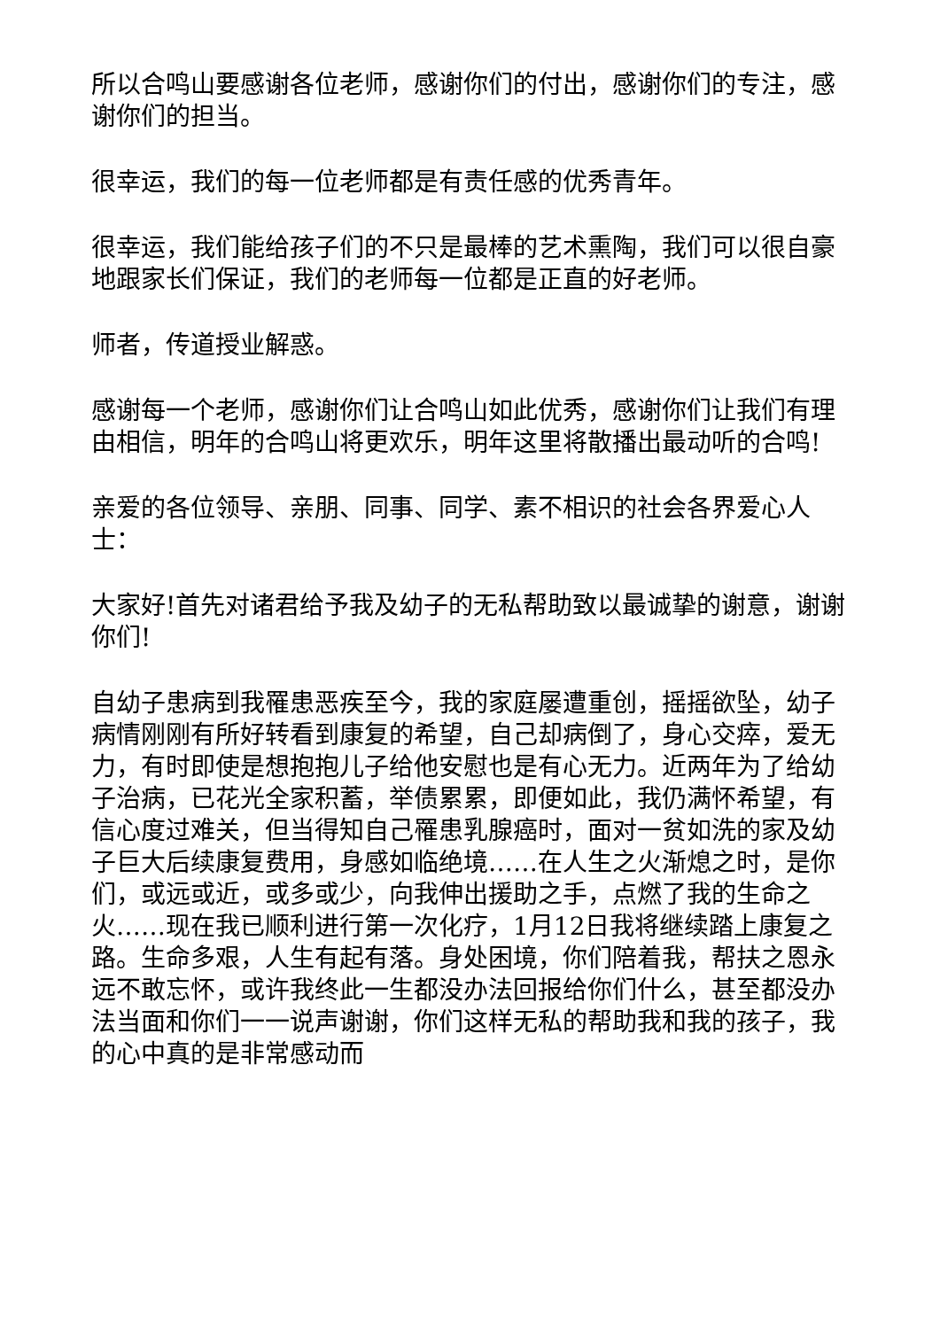所以合鸣山要感谢各位老师，感谢你们的付出，感谢你们的专注，感谢你们的担当。
很幸运，我们的每一位老师都是有责任感的优秀青年。
很幸运，我们能给孩子们的不只是最棒的艺术熏陶，我们可以很自豪地跟家长们保证，我们的老师每一位都是正直的好老师。
师者，传道授业解惑。
感谢每一个老师，感谢你们让合鸣山如此优秀，感谢你们让我们有理由相信，明年的合鸣山将更欢乐，明年这里将散播出最动听的合鸣!
亲爱的各位领导、亲朋、同事、同学、素不相识的社会各界爱心人士：
大家好!首先对诸君给予我及幼子的无私帮助致以最诚挚的谢意，谢谢你们!
自幼子患病到我罹患恶疾至今，我的家庭屡遭重创，摇摇欲坠，幼子病情刚刚有所好转看到康复的希望，自己却病倒了，身心交瘁，爱无力，有时即使是想抱抱儿子给他安慰也是有心无力。近两年为了给幼子治病，已花光全家积蓄，举债累累，即便如此，我仍满怀希望，有信心度过难关，但当得知自己罹患乳腺癌时，面对一贫如洗的家及幼子巨大后续康复费用，身感如临绝境……在人生之火渐熄之时，是你们，或远或近，或多或少，向我伸出援助之手，点燃了我的生命之火……现在我已顺利进行第一次化疗，1月12日我将继续踏上康复之路。生命多艰，人生有起有落。身处困境，你们陪着我，帮扶之恩永远不敢忘怀，或许我终此一生都没办法回报给你们什么，甚至都没办法当面和你们一一说声谢谢，你们这样无私的帮助我和我的孩子，我的心中真的是非常感动而